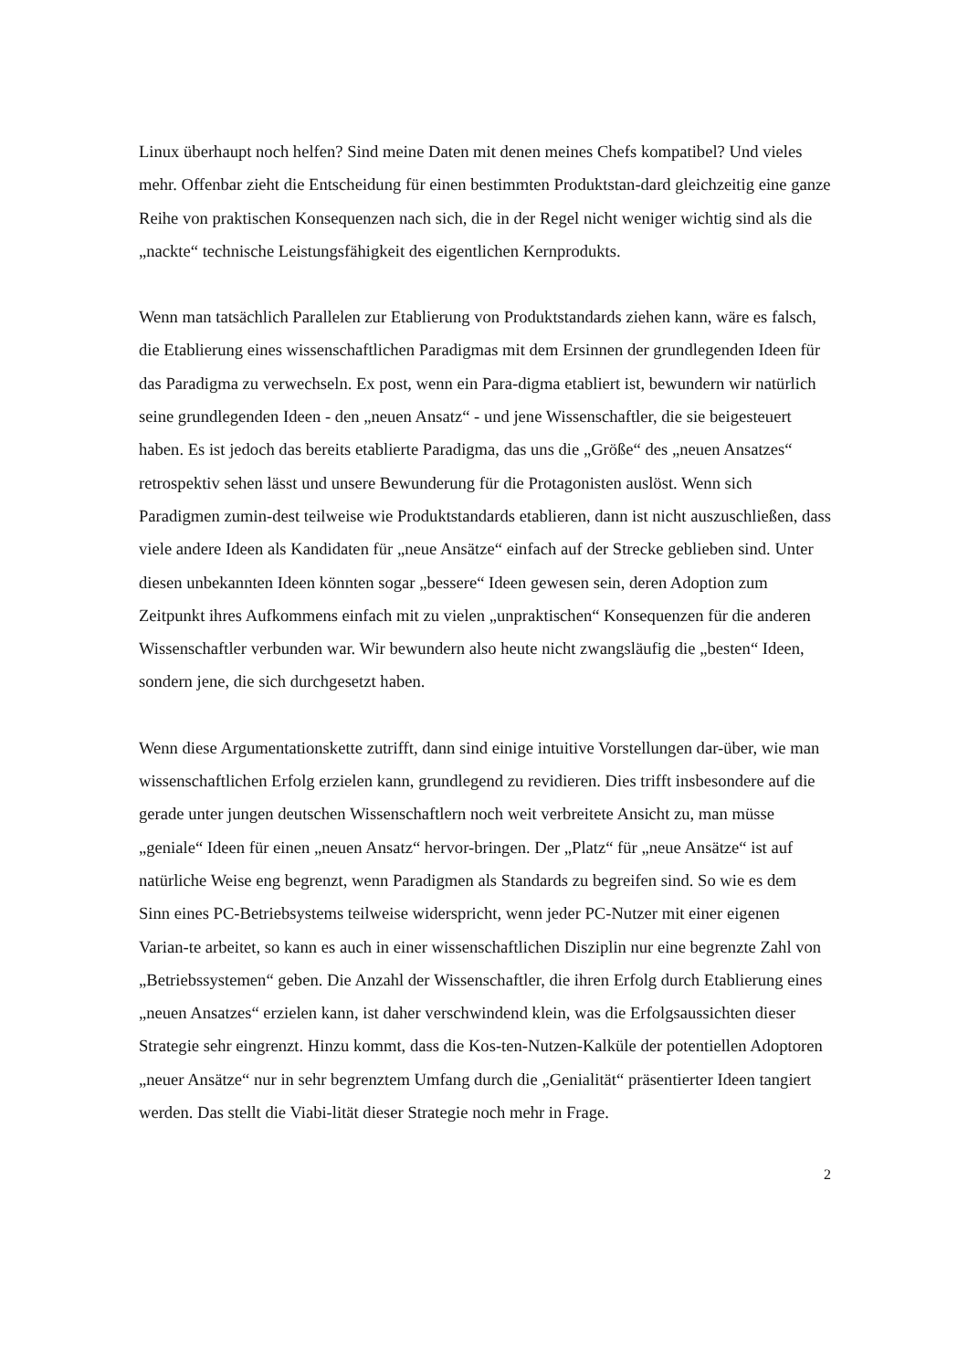Linux überhaupt noch helfen? Sind meine Daten mit denen meines Chefs kompatibel? Und vieles mehr. Offenbar zieht die Entscheidung für einen bestimmten Produktstan-dard gleichzeitig eine ganze Reihe von praktischen Konsequenzen nach sich, die in der Regel nicht weniger wichtig sind als die „nackte“ technische Leistungsfähigkeit des eigentlichen Kernprodukts.
Wenn man tatsächlich Parallelen zur Etablierung von Produktstandards ziehen kann, wäre es falsch, die Etablierung eines wissenschaftlichen Paradigmas mit dem Ersinnen der grundlegenden Ideen für das Paradigma zu verwechseln. Ex post, wenn ein Para-digma etabliert ist, bewundern wir natürlich seine grundlegenden Ideen - den „neuen Ansatz“ - und jene Wissenschaftler, die sie beigesteuert haben. Es ist jedoch das bereits etablierte Paradigma, das uns die „Größe“ des „neuen Ansatzes“ retrospektiv sehen lässt und unsere Bewunderung für die Protagonisten auslöst. Wenn sich Paradigmen zumin-dest teilweise wie Produktstandards etablieren, dann ist nicht auszuschließen, dass viele andere Ideen als Kandidaten für „neue Ansätze“ einfach auf der Strecke geblieben sind. Unter diesen unbekannten Ideen könnten sogar „bessere“ Ideen gewesen sein, deren Adoption zum Zeitpunkt ihres Aufkommens einfach mit zu vielen „unpraktischen“ Konsequenzen für die anderen Wissenschaftler verbunden war. Wir bewundern also heute nicht zwangsläufig die „besten“ Ideen, sondern jene, die sich durchgesetzt haben.
Wenn diese Argumentationskette zutrifft, dann sind einige intuitive Vorstellungen dar-über, wie man wissenschaftlichen Erfolg erzielen kann, grundlegend zu revidieren. Dies trifft insbesondere auf die gerade unter jungen deutschen Wissenschaftlern noch weit verbreitete Ansicht zu, man müsse „geniale“ Ideen für einen „neuen Ansatz“ hervor-bringen. Der „Platz“ für „neue Ansätze“ ist auf natürliche Weise eng begrenzt, wenn Paradigmen als Standards zu begreifen sind. So wie es dem Sinn eines PC-Betriebsystems teilweise widerspricht, wenn jeder PC-Nutzer mit einer eigenen Varian-te arbeitet, so kann es auch in einer wissenschaftlichen Disziplin nur eine begrenzte Zahl von „Betriebssystemen“ geben. Die Anzahl der Wissenschaftler, die ihren Erfolg durch Etablierung eines „neuen Ansatzes“ erzielen kann, ist daher verschwindend klein, was die Erfolgsaussichten dieser Strategie sehr eingrenzt. Hinzu kommt, dass die Kos-ten-Nutzen-Kalküle der potentiellen Adoptoren „neuer Ansätze“ nur in sehr begrenztem Umfang durch die „Genialität“ präsentierter Ideen tangiert werden. Das stellt die Viabi-lität dieser Strategie noch mehr in Frage.
2